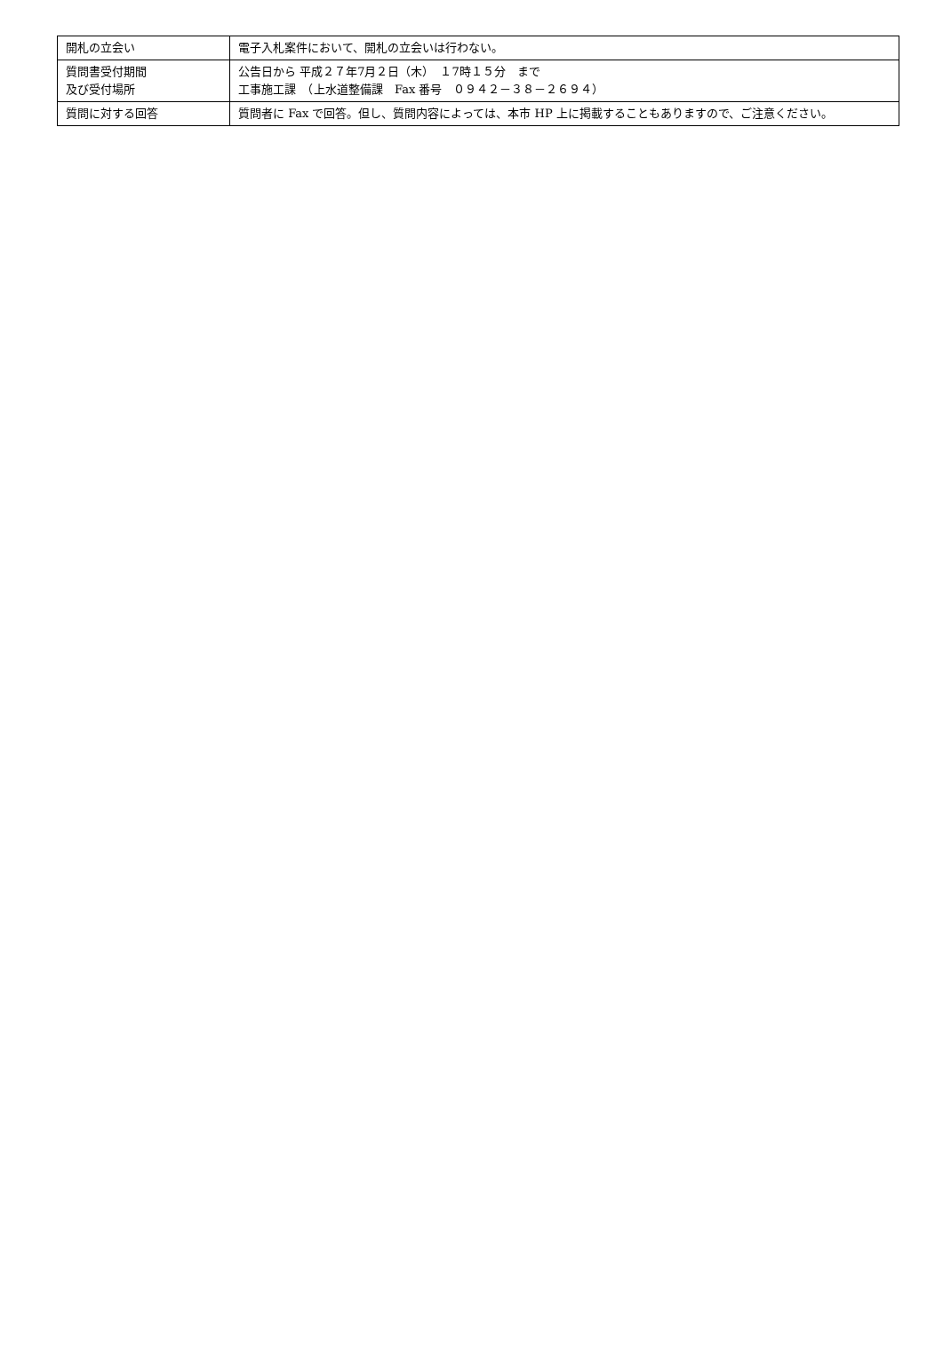| 開札の立会い | 電子入札案件において、開札の立会いは行わない。 |
| 質問書受付期間 及び受付場所 | 公告日から 平成２７年7月２日（木） １7時１５分 まで 工事施工課 （上水道整備課 Fax 番号 ０９４２－３８－２６９４） |
| 質問に対する回答 | 質問者に Fax で回答。但し、質問内容によっては、本市 HP 上に掲載することもありますので、ご注意ください。 |